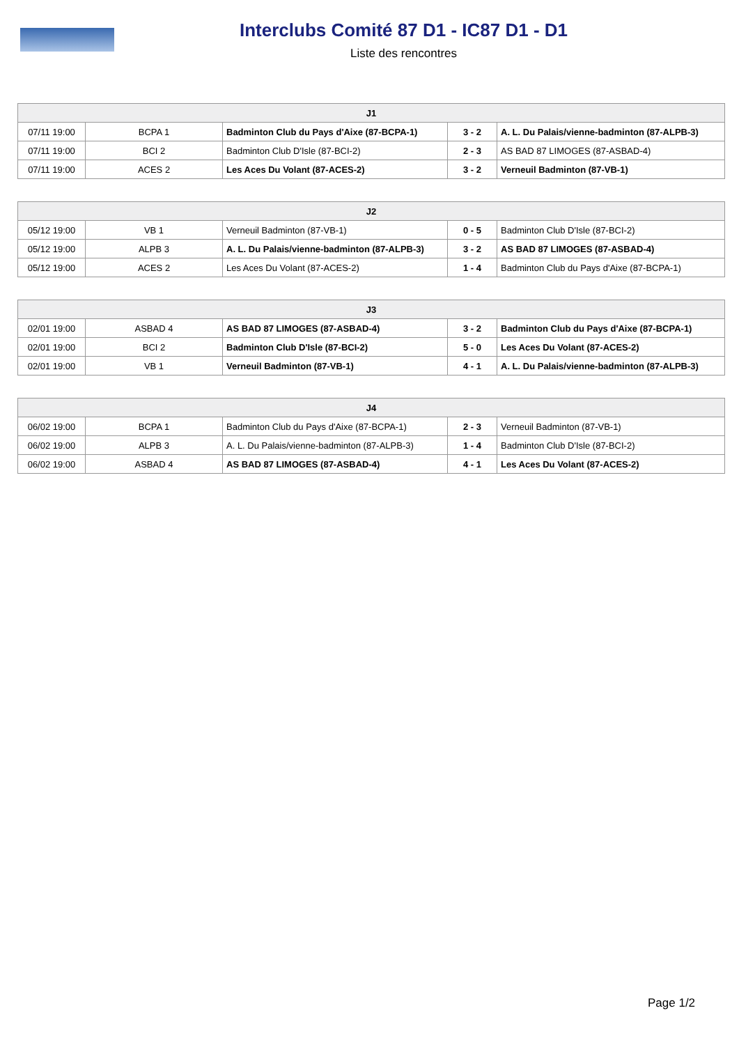Interclubs Comité 87 D1 - IC87 D1 - D1
Liste des rencontres
| J1 | | | | |
| --- | --- | --- | --- | --- |
| 07/11 19:00 | BCPA 1 | Badminton Club du Pays d'Aixe (87-BCPA-1) | 3 - 2 | A. L. Du Palais/vienne-badminton (87-ALPB-3) |
| 07/11 19:00 | BCI 2 | Badminton Club D'Isle (87-BCI-2) | 2 - 3 | AS BAD 87 LIMOGES (87-ASBAD-4) |
| 07/11 19:00 | ACES 2 | Les Aces Du Volant (87-ACES-2) | 3 - 2 | Verneuil Badminton (87-VB-1) |
| J2 | | | | |
| --- | --- | --- | --- | --- |
| 05/12 19:00 | VB 1 | Verneuil Badminton (87-VB-1) | 0 - 5 | Badminton Club D'Isle (87-BCI-2) |
| 05/12 19:00 | ALPB 3 | A. L. Du Palais/vienne-badminton (87-ALPB-3) | 3 - 2 | AS BAD 87 LIMOGES (87-ASBAD-4) |
| 05/12 19:00 | ACES 2 | Les Aces Du Volant (87-ACES-2) | 1 - 4 | Badminton Club du Pays d'Aixe (87-BCPA-1) |
| J3 | | | | |
| --- | --- | --- | --- | --- |
| 02/01 19:00 | ASBAD 4 | AS BAD 87 LIMOGES (87-ASBAD-4) | 3 - 2 | Badminton Club du Pays d'Aixe (87-BCPA-1) |
| 02/01 19:00 | BCI 2 | Badminton Club D'Isle (87-BCI-2) | 5 - 0 | Les Aces Du Volant (87-ACES-2) |
| 02/01 19:00 | VB 1 | Verneuil Badminton (87-VB-1) | 4 - 1 | A. L. Du Palais/vienne-badminton (87-ALPB-3) |
| J4 | | | | |
| --- | --- | --- | --- | --- |
| 06/02 19:00 | BCPA 1 | Badminton Club du Pays d'Aixe (87-BCPA-1) | 2 - 3 | Verneuil Badminton (87-VB-1) |
| 06/02 19:00 | ALPB 3 | A. L. Du Palais/vienne-badminton (87-ALPB-3) | 1 - 4 | Badminton Club D'Isle (87-BCI-2) |
| 06/02 19:00 | ASBAD 4 | AS BAD 87 LIMOGES (87-ASBAD-4) | 4 - 1 | Les Aces Du Volant (87-ACES-2) |
Page 1/2